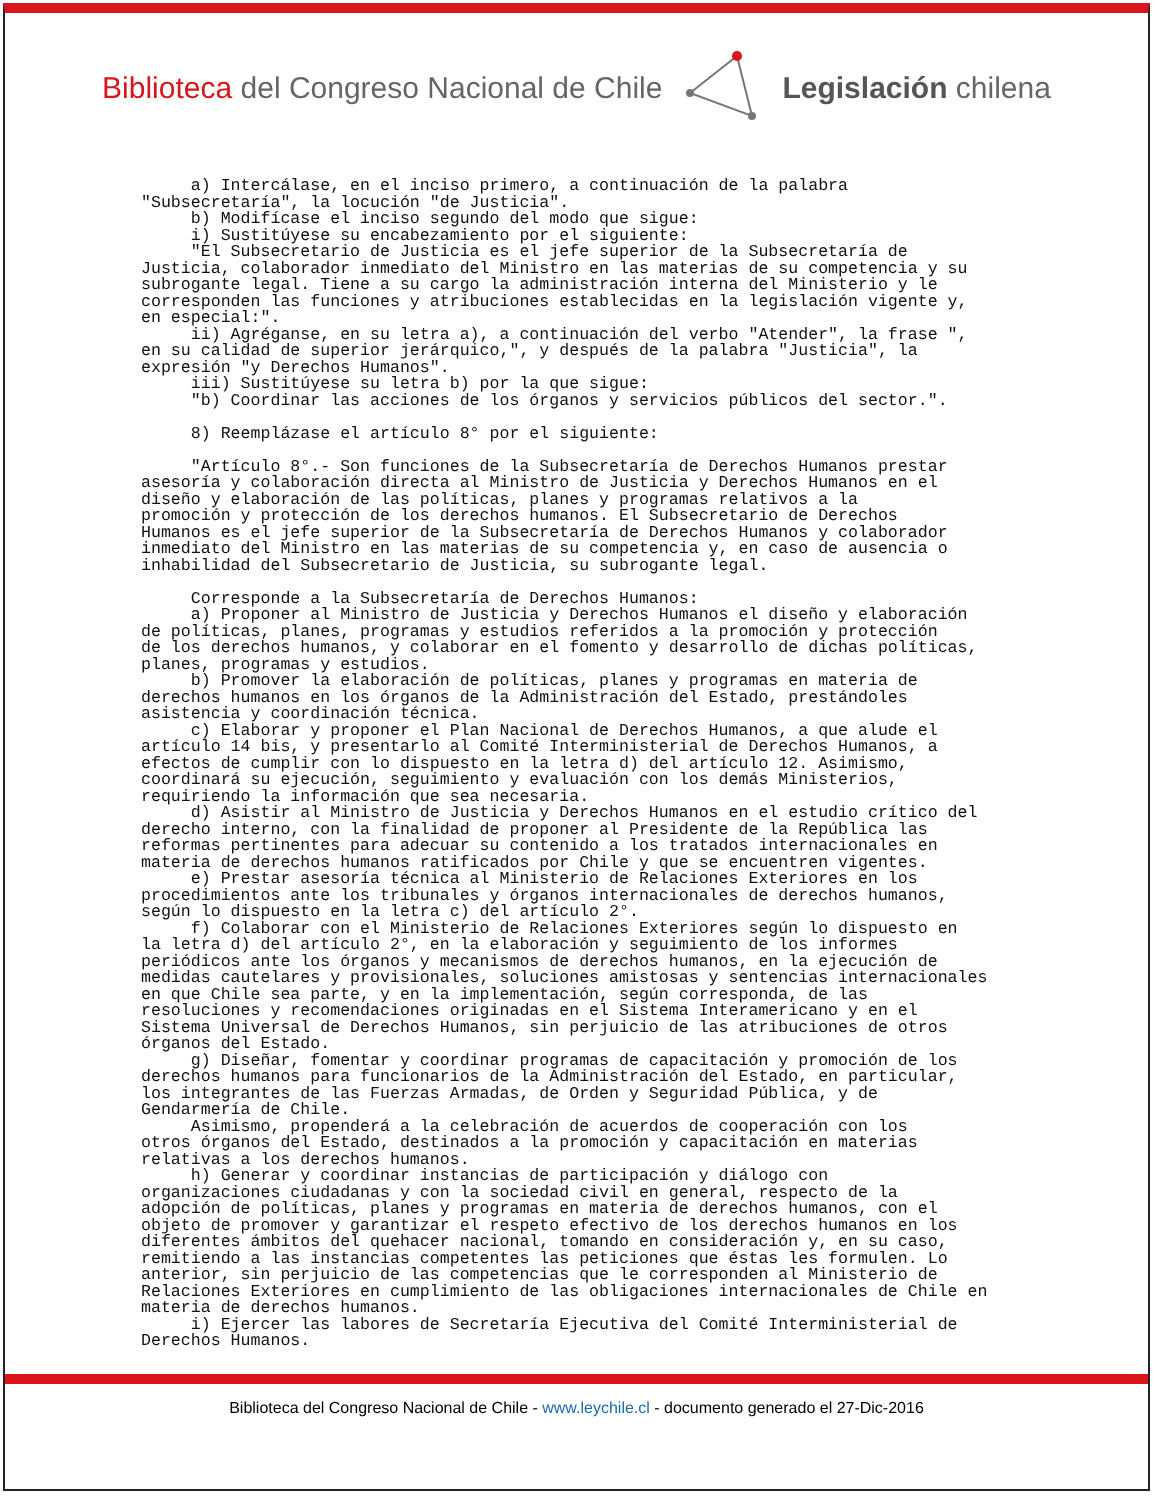Biblioteca del Congreso Nacional de Chile Legislación chilena
a) Intercálase, en el inciso primero, a continuación de la palabra "Subsecretaría", la locución "de Justicia". b) Modifícase el inciso segundo del modo que sigue: i) Sustitúyese su encabezamiento por el siguiente: "El Subsecretario de Justicia es el jefe superior de la Subsecretaría de Justicia, colaborador inmediato del Ministro en las materias de su competencia y su subrogante legal. Tiene a su cargo la administración interna del Ministerio y le corresponden las funciones y atribuciones establecidas en la legislación vigente y, en especial:". ii) Agréganse, en su letra a), a continuación del verbo "Atender", la frase ", en su calidad de superior jerárquico,", y después de la palabra "Justicia", la expresión "y Derechos Humanos". iii) Sustitúyese su letra b) por la que sigue: "b) Coordinar las acciones de los órganos y servicios públicos del sector.". 8) Reemplázase el artículo 8° por el siguiente: "Artículo 8°.- Son funciones de la Subsecretaría de Derechos Humanos prestar asesoría y colaboración directa al Ministro de Justicia y Derechos Humanos en el diseño y elaboración de las políticas, planes y programas relativos a la promoción y protección de los derechos humanos. El Subsecretario de Derechos Humanos es el jefe superior de la Subsecretaría de Derechos Humanos y colaborador inmediato del Ministro en las materias de su competencia y, en caso de ausencia o inhabilidad del Subsecretario de Justicia, su subrogante legal. Corresponde a la Subsecretaría de Derechos Humanos: a) Proponer al Ministro de Justicia y Derechos Humanos el diseño y elaboración de políticas, planes, programas y estudios referidos a la promoción y protección de los derechos humanos, y colaborar en el fomento y desarrollo de dichas políticas, planes, programas y estudios. b) Promover la elaboración de políticas, planes y programas en materia de derechos humanos en los órganos de la Administración del Estado, prestándoles asistencia y coordinación técnica. c) Elaborar y proponer el Plan Nacional de Derechos Humanos, a que alude el artículo 14 bis, y presentarlo al Comité Interministerial de Derechos Humanos, a efectos de cumplir con lo dispuesto en la letra d) del artículo 12. Asimismo, coordinará su ejecución, seguimiento y evaluación con los demás Ministerios, requiriendo la información que sea necesaria. d) Asistir al Ministro de Justicia y Derechos Humanos en el estudio crítico del derecho interno, con la finalidad de proponer al Presidente de la República las reformas pertinentes para adecuar su contenido a los tratados internacionales en materia de derechos humanos ratificados por Chile y que se encuentren vigentes. e) Prestar asesoría técnica al Ministerio de Relaciones Exteriores en los procedimientos ante los tribunales y órganos internacionales de derechos humanos, según lo dispuesto en la letra c) del artículo 2°. f) Colaborar con el Ministerio de Relaciones Exteriores según lo dispuesto en la letra d) del artículo 2°, en la elaboración y seguimiento de los informes periódicos ante los órganos y mecanismos de derechos humanos, en la ejecución de medidas cautelares y provisionales, soluciones amistosas y sentencias internacionales en que Chile sea parte, y en la implementación, según corresponda, de las resoluciones y recomendaciones originadas en el Sistema Interamericano y en el Sistema Universal de Derechos Humanos, sin perjuicio de las atribuciones de otros órganos del Estado. g) Diseñar, fomentar y coordinar programas de capacitación y promoción de los derechos humanos para funcionarios de la Administración del Estado, en particular, los integrantes de las Fuerzas Armadas, de Orden y Seguridad Pública, y de Gendarmería de Chile. Asimismo, propenderá a la celebración de acuerdos de cooperación con los otros órganos del Estado, destinados a la promoción y capacitación en materias relativas a los derechos humanos. h) Generar y coordinar instancias de participación y diálogo con organizaciones ciudadanas y con la sociedad civil en general, respecto de la adopción de políticas, planes y programas en materia de derechos humanos, con el objeto de promover y garantizar el respeto efectivo de los derechos humanos en los diferentes ámbitos del quehacer nacional, tomando en consideración y, en su caso, remitiendo a las instancias competentes las peticiones que éstas les formulen. Lo anterior, sin perjuicio de las competencias que le corresponden al Ministerio de Relaciones Exteriores en cumplimiento de las obligaciones internacionales de Chile en materia de derechos humanos. i) Ejercer las labores de Secretaría Ejecutiva del Comité Interministerial de Derechos Humanos.
Biblioteca del Congreso Nacional de Chile - www.leychile.cl - documento generado el 27-Dic-2016